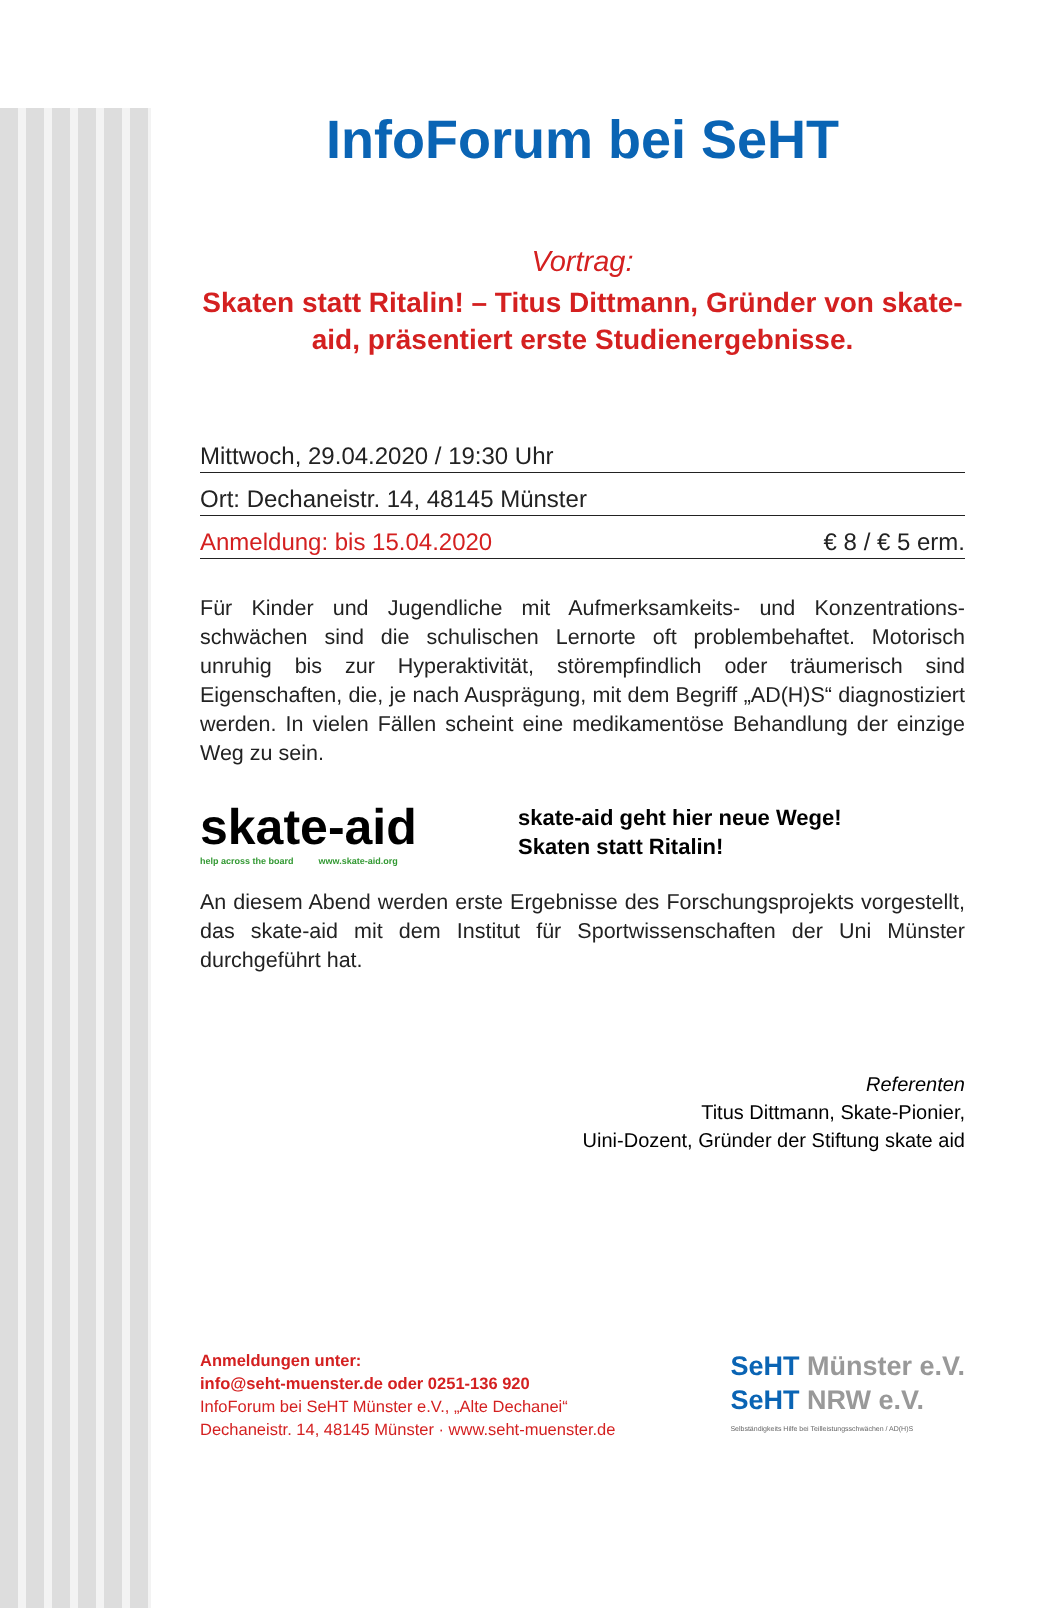InfoForum bei SeHT
Vortrag:
Skaten statt Ritalin! – Titus Dittmann, Gründer von skate-aid, präsentiert erste Studienergebnisse.
Mittwoch, 29.04.2020 / 19:30 Uhr
Ort: Dechaneistr. 14, 48145 Münster
Anmeldung: bis 15.04.2020 € 8 / € 5 erm.
Für Kinder und Jugendliche mit Aufmerksamkeits- und Konzentrations­schwächen sind die schulischen Lernorte oft problembehaftet. Moto­risch unruhig bis zur Hyperaktivität, störempfindlich oder träumerisch sind Eigenschaften, die, je nach Ausprägung, mit dem Begriff „AD(H)S“ diagnostiziert werden. In vielen Fällen scheint eine medikamentöse Be­handlung der einzige Weg zu sein.
skate-aid
help across the board www.skate-aid.org
skate-aid geht hier neue Wege!
Skaten statt Ritalin!
An diesem Abend werden erste Ergebnisse des Forschungsprojekts vorgestellt, das skate-aid mit dem Institut für Sportwissenschaften der Uni Münster durchgeführt hat.
Referenten
Titus Dittmann, Skate-Pionier,
Uini-Dozent, Gründer der Stiftung skate aid
Anmeldungen unter:
info@seht-muenster.de oder 0251-136 920
InfoForum bei SeHT Münster e.V., „Alte Dechanei“
Dechaneistr. 14, 48145 Münster · www.seht-muenster.de
SeHT Münster e.V.
SeHT NRW e.V.
Selbständigkeits Hilfe bei Teilleistungsschwächen / AD(H)S